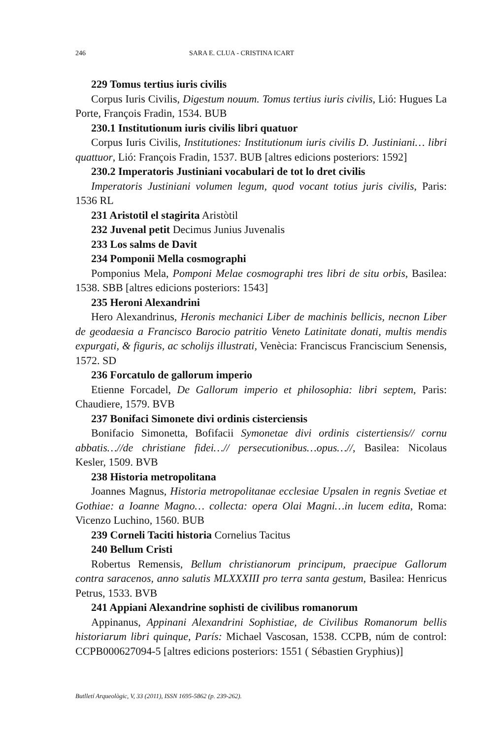246 SARA E. CLUA - CRISTINA ICART
229 Tomus tertius iuris civilis
Corpus Iuris Civilis, Digestum nouum. Tomus tertius iuris civilis, Lió: Hugues La Porte, François Fradin, 1534. BUB
230.1 Institutionum iuris civilis libri quatuor
Corpus Iuris Civilis, Institutiones: Institutionum iuris civilis D. Justiniani… libri quattuor, Lió: François Fradin, 1537. BUB [altres edicions posteriors: 1592]
230.2 Imperatoris Justiniani vocabulari de tot lo dret civilis
Imperatoris Justiniani volumen legum, quod vocant totius juris civilis, Paris: 1536 RL
231 Aristotil el stagirita Aristòtil
232 Juvenal petit Decimus Junius Juvenalis
233 Los salms de Davit
234 Pomponii Mella cosmographi
Pomponius Mela, Pomponi Melae cosmographi tres libri de situ orbis, Basilea: 1538. SBB [altres edicions posteriors: 1543]
235 Heroni Alexandrini
Hero Alexandrinus, Heronis mechanici Liber de machinis bellicis, necnon Liber de geodaesia a Francisco Barocio patritio Veneto Latinitate donati, multis mendis expurgati, & figuris, ac scholijs illustrati, Venècia: Franciscus Franciscium Senensis, 1572. SD
236 Forcatulo de gallorum imperio
Etienne Forcadel, De Gallorum imperio et philosophia: libri septem, Paris: Chaudiere, 1579. BVB
237 Bonifaci Simonete divi ordinis cisterciensis
Bonifacio Simonetta, Bofifacii Symonetae divi ordinis cistertiensis// cornu abbatis…//de christiane fidei…// persecutionibus…opus…//, Basilea: Nicolaus Kesler, 1509. BVB
238 Historia metropolitana
Joannes Magnus, Historia metropolitanae ecclesiae Upsalen in regnis Svetiae et Gothiae: a Ioanne Magno… collecta: opera Olai Magni…in lucem edita, Roma: Vicenzo Luchino, 1560. BUB
239 Corneli Taciti historia Cornelius Tacitus
240 Bellum Cristi
Robertus Remensis, Bellum christianorum principum, praecipue Gallorum contra saracenos, anno salutis MLXXXIII pro terra santa gestum, Basilea: Henricus Petrus, 1533. BVB
241 Appiani Alexandrine sophisti de civilibus romanorum
Appinanus, Appinani Alexandrini Sophistiae, de Civilibus Romanorum bellis historiarum libri quinque, París: Michael Vascosan, 1538. CCPB, núm de control: CCPB000627094-5 [altres edicions posteriors: 1551 ( Sébastien Gryphius)]
Butlletí Arqueològic, V, 33 (2011), ISSN 1695-5862 (p. 239-262).